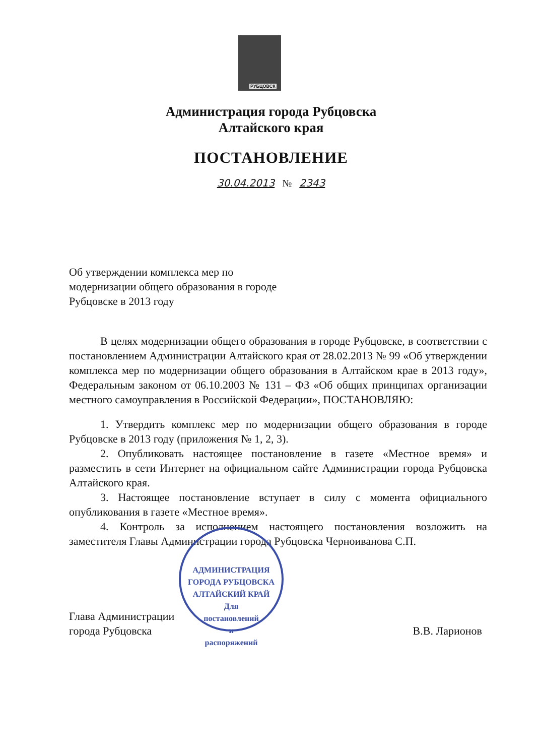РУБЦОВСК
Администрация города Рубцовска
Алтайского края
ПОСТАНОВЛЕНИЕ
30.04.2013 № 2343
Об утверждении комплекса мер по модернизации общего образования в городе Рубцовске в 2013 году
В целях модернизации общего образования в городе Рубцовске, в соответствии с постановлением Администрации Алтайского края от 28.02.2013 № 99 «Об утверждении комплекса мер по модернизации общего образования в Алтайском крае в 2013 году», Федеральным законом от 06.10.2003 № 131 – ФЗ «Об общих принципах организации местного самоуправления в Российской Федерации», ПОСТАНОВЛЯЮ:
1. Утвердить комплекс мер по модернизации общего образования в городе Рубцовске в 2013 году (приложения № 1, 2, 3).
2. Опубликовать настоящее постановление в газете «Местное время» и разместить в сети Интернет на официальном сайте Администрации города Рубцовска Алтайского края.
3. Настоящее постановление вступает в силу с момента официального опубликования в газете «Местное время».
4. Контроль за исполнением настоящего постановления возложить на заместителя Главы Администрации города Рубцовска Черноиванова С.П.
Глава Администрации
города Рубцовска
В.В. Ларионов
АДМИНИСТРАЦИЯ ГОРОДА РУБЦОВСКА АЛТАЙСКИЙ КРАЙ
Для
постановлений
и
распоряжений